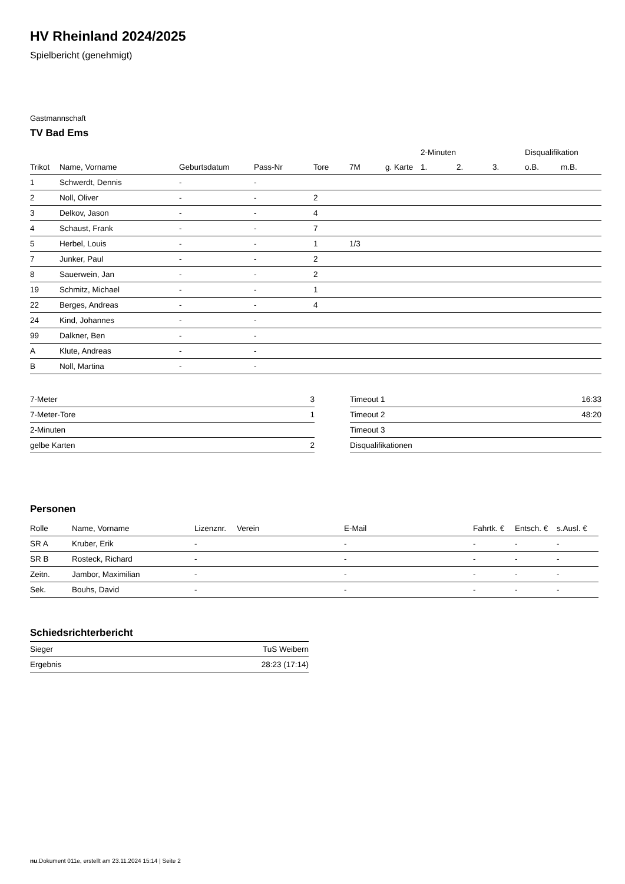HV Rheinland 2024/2025
Spielbericht (genehmigt)
Gastmannschaft
TV Bad Ems
| | | | | | | | 2-Minuten | | | Disqualifikation | |
| --- | --- | --- | --- | --- | --- | --- | --- | --- | --- | --- | --- |
| Trikot | Name, Vorname | Geburtsdatum | Pass-Nr | Tore | 7M | g. Karte | 1. | 2. | 3. | o.B. | m.B. |
| 1 | Schwerdt, Dennis | - | - | | | | | | | | |
| 2 | Noll, Oliver | - | - | 2 | | | | | | | |
| 3 | Delkov, Jason | - | - | 4 | | | | | | | |
| 4 | Schaust, Frank | - | - | 7 | | | | | | | |
| 5 | Herbel, Louis | - | - | 1 | 1/3 | | | | | | |
| 7 | Junker, Paul | - | - | 2 | | | | | | | |
| 8 | Sauerwein, Jan | - | - | 2 | | | | | | | |
| 19 | Schmitz, Michael | - | - | 1 | | | | | | | |
| 22 | Berges, Andreas | - | - | 4 | | | | | | | |
| 24 | Kind, Johannes | - | - | | | | | | | | |
| 99 | Dalkner, Ben | - | - | | | | | | | | |
| A | Klute, Andreas | - | - | | | | | | | | |
| B | Noll, Martina | - | - | | | | | | | | |
| 7-Meter | 3 |
| 7-Meter-Tore | 1 |
| 2-Minuten | |
| gelbe Karten | 2 |
| Timeout 1 | 16:33 |
| Timeout 2 | 48:20 |
| Timeout 3 | |
| Disqualifikationen | |
Personen
| Rolle | Name, Vorname | Lizenznr. | Verein | E-Mail | Fahrtk. € | Entsch. € | s.Ausl. € |
| --- | --- | --- | --- | --- | --- | --- | --- |
| SR A | Kruber, Erik | - | | - | - | - | - |
| SR B | Rosteck, Richard | - | | - | - | - | - |
| Zeitn. | Jambor, Maximilian | - | | - | - | - | - |
| Sek. | Bouhs, David | - | | - | - | - | - |
Schiedsrichterbericht
| Sieger | TuS Weibern |
| Ergebnis | 28:23 (17:14) |
nu.Dokument 011e, erstellt am 23.11.2024 15:14 | Seite 2